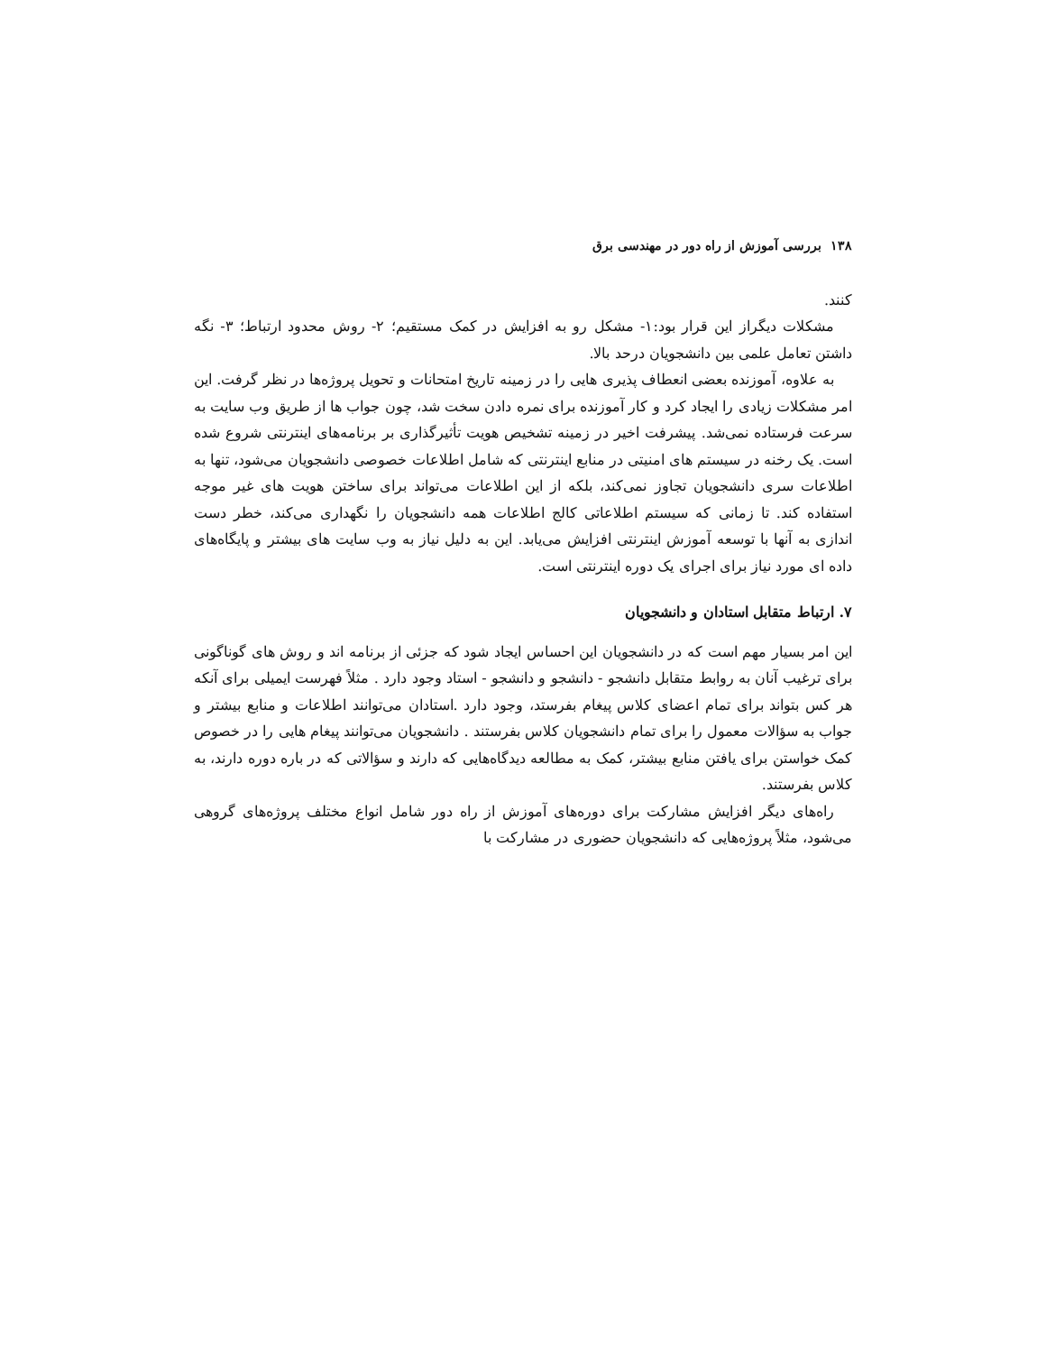۱۳۸ بررسی آموزش از راه دور در مهندسی برق
کنند.
مشکلات دیگراز این قرار بود:۱- مشکل رو به افزایش در کمک مستقیم؛ ۲- روش محدود ارتباط؛ ۳- نگه داشتن تعامل علمی بین دانشجویان درحد بالا.
به علاوه، آموزنده بعضی انعطاف پذیری هایی را در زمینه تاریخ امتحانات و تحویل پروژه‌ها در نظر گرفت. این امر مشکلات زیادی را ایجاد کرد و کار آموزنده برای نمره دادن سخت شد، چون جواب ها از طریق وب سایت به سرعت فرستاده نمی‌شد. پیشرفت اخیر در زمینه تشخیص هویت تأثیرگذاری بر برنامه‌های اینترنتی شروع شده است. یک رخنه در سیستم های امنیتی در منابع اینترنتی که شامل اطلاعات خصوصی دانشجویان می‌شود، تنها به اطلاعات سری دانشجویان تجاوز نمی‌کند، بلکه از این اطلاعات می‌تواند برای ساختن هویت های غیر موجه استفاده کند. تا زمانی که سیستم اطلاعاتی کالج اطلاعات همه دانشجویان را نگهداری می‌کند، خطر دست اندازی به آنها با توسعه آموزش اینترنتی افزایش می‌یابد. این به دلیل نیاز به وب سایت های بیشتر و پایگاه‌های داده ای مورد نیاز برای اجرای یک دوره اینترنتی است.
۷. ارتباط متقابل استادان و دانشجویان
این امر بسیار مهم است که در دانشجویان این احساس ایجاد شود که جزئی از برنامه اند و روش های گوناگونی برای ترغیب آنان به روابط متقابل دانشجو - دانشجو و دانشجو - استاد وجود دارد . مثلاً فهرست ایمیلی برای آنکه هر کس بتواند برای تمام اعضای کلاس پیغام بفرستد، وجود دارد .استادان می‌توانند اطلاعات و منابع بیشتر و جواب به سؤالات معمول را برای تمام دانشجویان کلاس بفرستند . دانشجویان می‌توانند پیغام هایی را در خصوص کمک خواستن برای یافتن منابع بیشتر، کمک به مطالعه دیدگاه‌هایی که دارند و سؤالاتی که در باره دوره دارند، به کلاس بفرستند.
راه‌های دیگر افزایش مشارکت برای دوره‌های آموزش از راه دور شامل انواع مختلف پروژه‌های گروهی می‌شود، مثلاً پروژه‌هایی که دانشجویان حضوری در مشارکت با